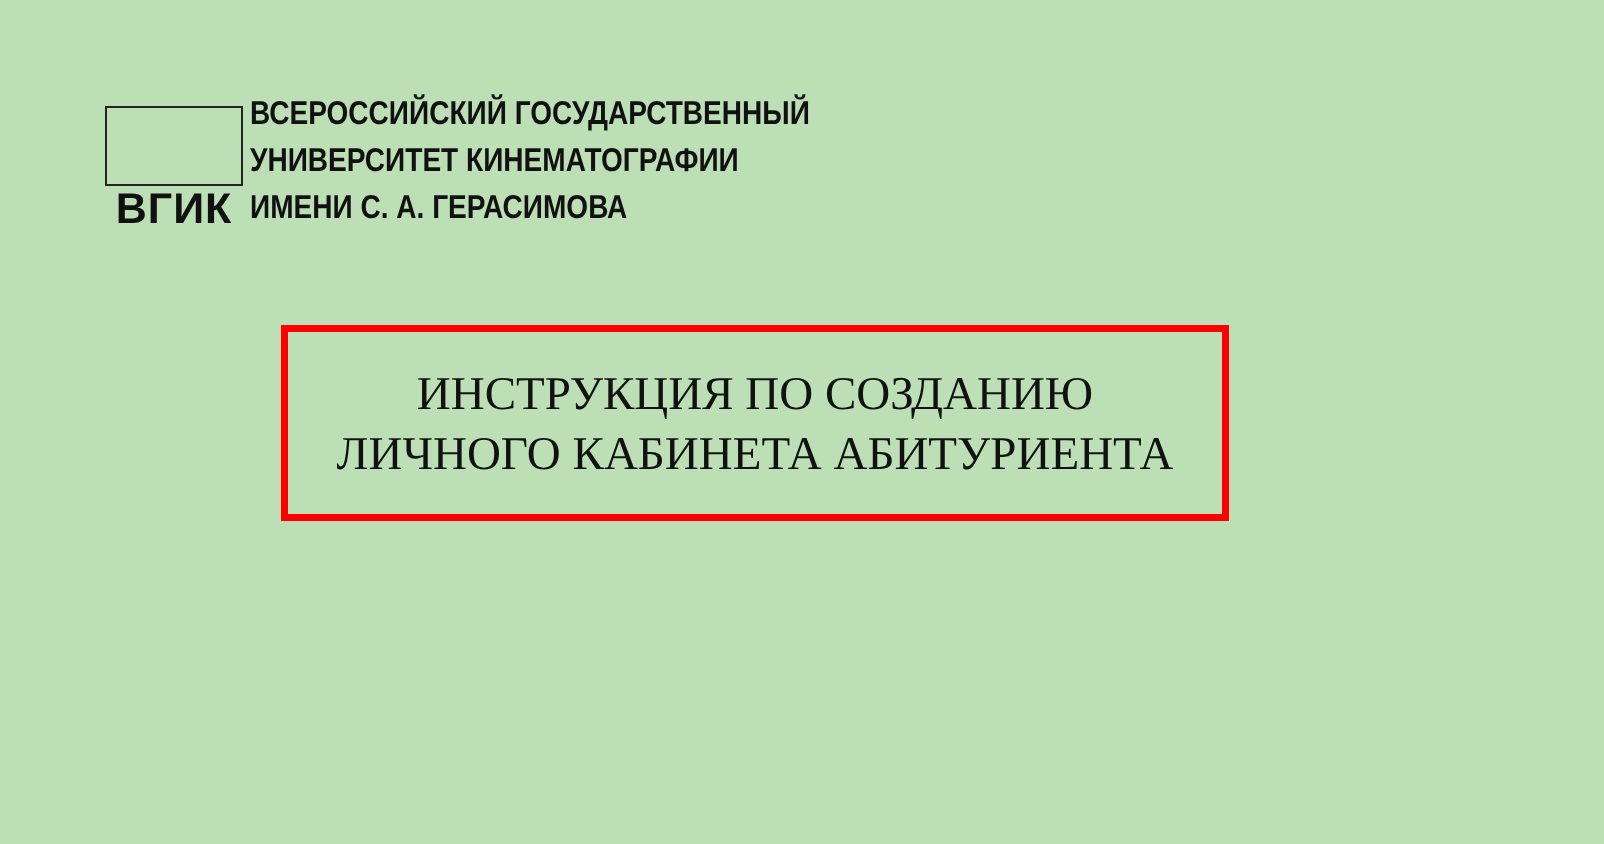ВГИК
ВСЕРОССИЙСКИЙ ГОСУДАРСТВЕННЫЙ
УНИВЕРСИТЕТ КИНЕМАТОГРАФИИ
ИМЕНИ С. А. ГЕРАСИМОВА
ИНСТРУКЦИЯ ПО СОЗДАНИЮ
ЛИЧНОГО КАБИНЕТА АБИТУРИЕНТА